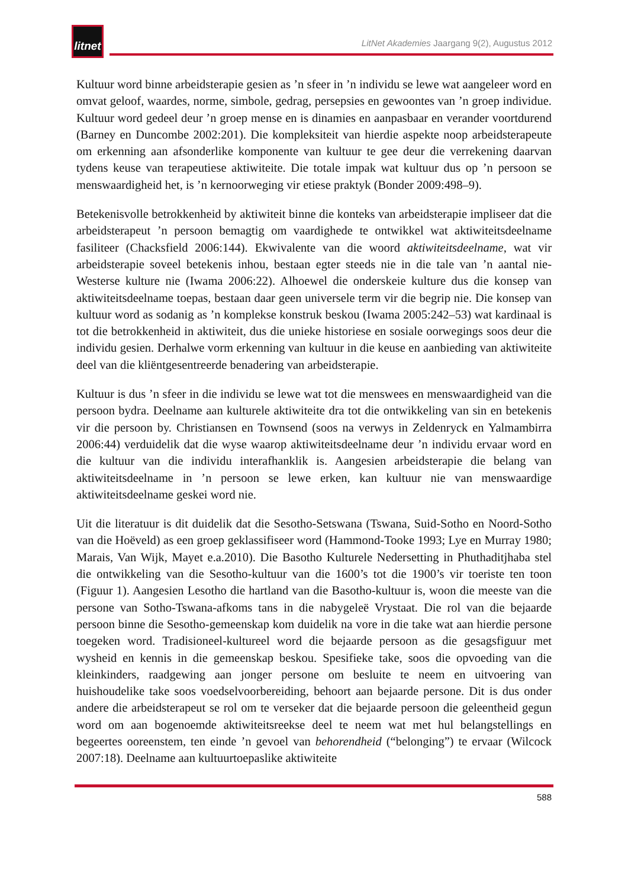litnet
LitNet Akademies Jaargang 9(2), Augustus 2012
Kultuur word binne arbeidsterapie gesien as ’n sfeer in ’n individu se lewe wat aangeleer word en omvat geloof, waardes, norme, simbole, gedrag, persepsies en gewoontes van ’n groep individue. Kultuur word gedeel deur ’n groep mense en is dinamies en aanpasbaar en verander voortdurend (Barney en Duncombe 2002:201). Die kompleksiteit van hierdie aspekte noop arbeidsterapeute om erkenning aan afsonderlike komponente van kultuur te gee deur die verrekening daarvan tydens keuse van terapeutiese aktiwiteite. Die totale impak wat kultuur dus op ’n persoon se menswaardigheid het, is ’n kernoorweging vir etiese praktyk (Bonder 2009:498–9).
Betekenisvolle betrokkenheid by aktiwiteit binne die konteks van arbeidsterapie impliseer dat die arbeidsterapeut ’n persoon bemagtig om vaardighede te ontwikkel wat aktiwiteitsdeelname fasiliteer (Chacksfield 2006:144). Ekwivalente van die woord aktiwiteitsdeelname, wat vir arbeidsterapie soveel betekenis inhou, bestaan egter steeds nie in die tale van ’n aantal nie-Westerse kulture nie (Iwama 2006:22). Alhoewel die onderskeie kulture dus die konsep van aktiwiteitsdeelname toepas, bestaan daar geen universele term vir die begrip nie. Die konsep van kultuur word as sodanig as ’n komplekse konstruk beskou (Iwama 2005:242–53) wat kardinaal is tot die betrokkenheid in aktiwiteit, dus die unieke historiese en sosiale oorwegings soos deur die individu gesien. Derhalwe vorm erkenning van kultuur in die keuse en aanbieding van aktiwiteite deel van die kliëntgesentreerde benadering van arbeidsterapie.
Kultuur is dus ’n sfeer in die individu se lewe wat tot die menswees en menswaardigheid van die persoon bydra. Deelname aan kulturele aktiwiteite dra tot die ontwikkeling van sin en betekenis vir die persoon by. Christiansen en Townsend (soos na verwys in Zeldenryck en Yalmambirra 2006:44) verduidelik dat die wyse waarop aktiwiteitsdeelname deur ’n individu ervaar word en die kultuur van die individu interafhanklik is. Aangesien arbeidsterapie die belang van aktiwiteitsdeelname in ’n persoon se lewe erken, kan kultuur nie van menswaardige aktiwiteitsdeelname geskei word nie.
Uit die literatuur is dit duidelik dat die Sesotho-Setswana (Tswana, Suid-Sotho en Noord-Sotho van die Hoëveld) as een groep geklassifiseer word (Hammond-Tooke 1993; Lye en Murray 1980; Marais, Van Wijk, Mayet e.a.2010). Die Basotho Kulturele Nedersetting in Phuthaditjhaba stel die ontwikkeling van die Sesotho-kultuur van die 1600’s tot die 1900’s vir toeriste ten toon (Figuur 1). Aangesien Lesotho die hartland van die Basotho-kultuur is, woon die meeste van die persone van Sotho-Tswana-afkoms tans in die nabygeleë Vrystaat. Die rol van die bejaarde persoon binne die Sesotho-gemeenskap kom duidelik na vore in die take wat aan hierdie persone toegeken word. Tradisioneel-kultureel word die bejaarde persoon as die gesagsfiguur met wysheid en kennis in die gemeenskap beskou. Spesifieke take, soos die opvoeding van die kleinkinders, raadgewing aan jonger persone om besluite te neem en uitvoering van huishoudelike take soos voedselvoorbereiding, behoort aan bejaarde persone. Dit is dus onder andere die arbeidsterapeut se rol om te verseker dat die bejaarde persoon die geleentheid gegun word om aan bogenoemde aktiwiteitsreekse deel te neem wat met hul belangstellings en begeertes ooreenstem, ten einde ’n gevoel van behorendheid (“belonging”) te ervaar (Wilcock 2007:18). Deelname aan kultuurtoepaslike aktiwiteite
588